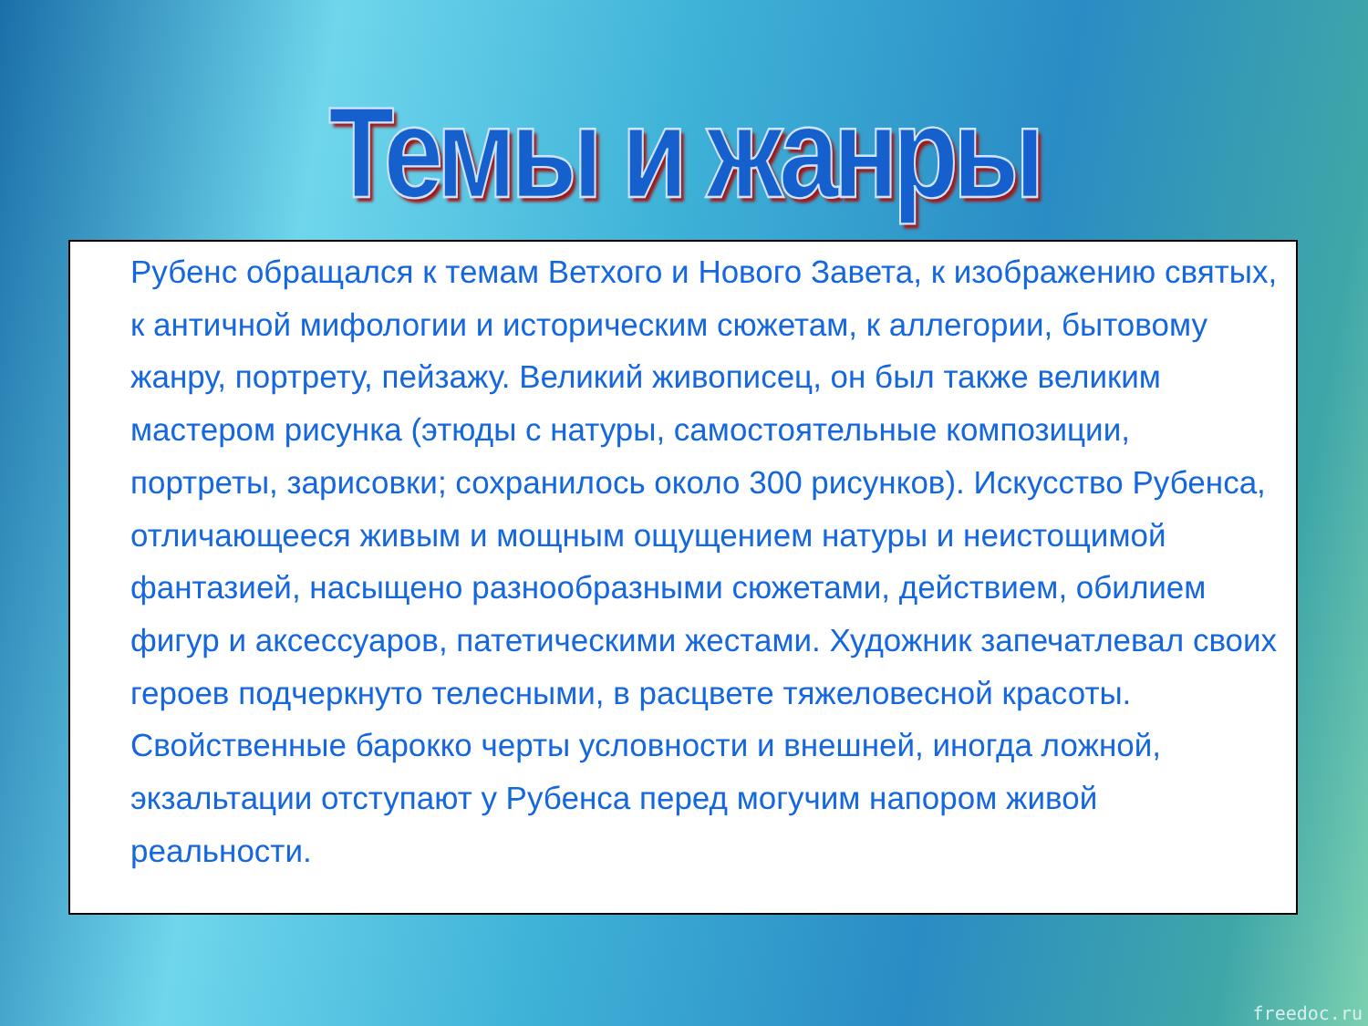Темы и жанры
Рубенс обращался к темам Ветхого и Нового Завета, к изображению святых, к античной мифологии и историческим сюжетам, к аллегории, бытовому жанру, портрету, пейзажу. Великий живописец, он был также великим мастером рисунка (этюды с натуры, самостоятельные композиции, портреты, зарисовки; сохранилось около 300 рисунков). Искусство Рубенса, отличающееся живым и мощным ощущением натуры и неистощимой фантазией, насыщено разнообразными сюжетами, действием, обилием фигур и аксессуаров, патетическими жестами. Художник запечатлевал своих героев подчеркнуто телесными, в расцвете тяжеловесной красоты. Свойственные барокко черты условности и внешней, иногда ложной, экзальтации отступают у Рубенса перед могучим напором живой реальности.
freedoc.ru